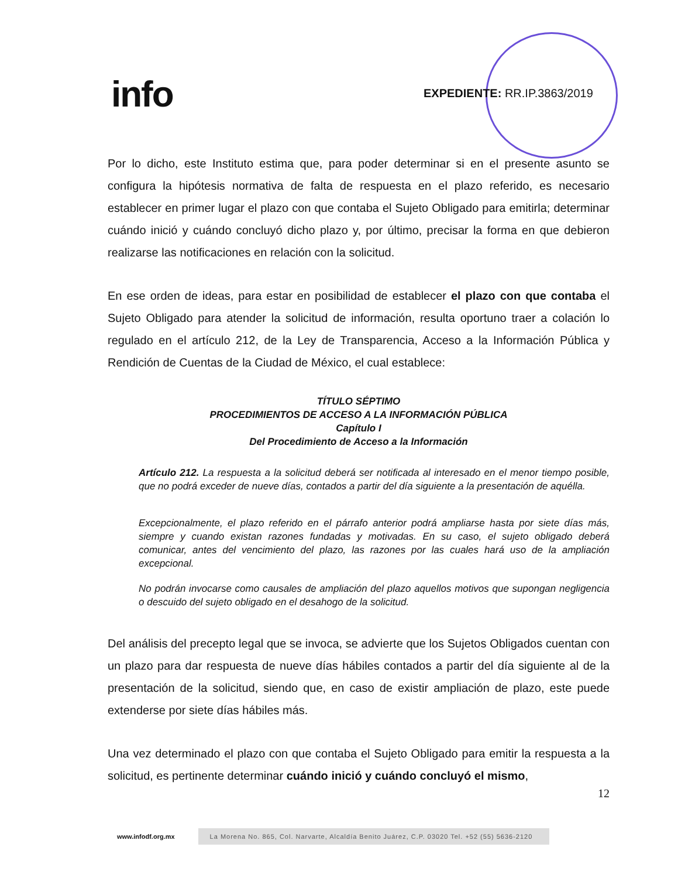info EXPEDIENTE: RR.IP.3863/2019
Por lo dicho, este Instituto estima que, para poder determinar si en el presente asunto se configura la hipótesis normativa de falta de respuesta en el plazo referido, es necesario establecer en primer lugar el plazo con que contaba el Sujeto Obligado para emitirla; determinar cuándo inició y cuándo concluyó dicho plazo y, por último, precisar la forma en que debieron realizarse las notificaciones en relación con la solicitud.
En ese orden de ideas, para estar en posibilidad de establecer el plazo con que contaba el Sujeto Obligado para atender la solicitud de información, resulta oportuno traer a colación lo regulado en el artículo 212, de la Ley de Transparencia, Acceso a la Información Pública y Rendición de Cuentas de la Ciudad de México, el cual establece:
TÍTULO SÉPTIMO
PROCEDIMIENTOS DE ACCESO A LA INFORMACIÓN PÚBLICA
Capítulo I
Del Procedimiento de Acceso a la Información
Artículo 212. La respuesta a la solicitud deberá ser notificada al interesado en el menor tiempo posible, que no podrá exceder de nueve días, contados a partir del día siguiente a la presentación de aquélla.
Excepcionalmente, el plazo referido en el párrafo anterior podrá ampliarse hasta por siete días más, siempre y cuando existan razones fundadas y motivadas. En su caso, el sujeto obligado deberá comunicar, antes del vencimiento del plazo, las razones por las cuales hará uso de la ampliación excepcional.
No podrán invocarse como causales de ampliación del plazo aquellos motivos que supongan negligencia o descuido del sujeto obligado en el desahogo de la solicitud.
Del análisis del precepto legal que se invoca, se advierte que los Sujetos Obligados cuentan con un plazo para dar respuesta de nueve días hábiles contados a partir del día siguiente al de la presentación de la solicitud, siendo que, en caso de existir ampliación de plazo, este puede extenderse por siete días hábiles más.
Una vez determinado el plazo con que contaba el Sujeto Obligado para emitir la respuesta a la solicitud, es pertinente determinar cuándo inició y cuándo concluyó el mismo,
12
www.infodf.org.mx
La Morena No. 865, Col. Narvarte, Alcaldía Benito Juárez, C.P. 03020 Tel. +52 (55) 5636-2120